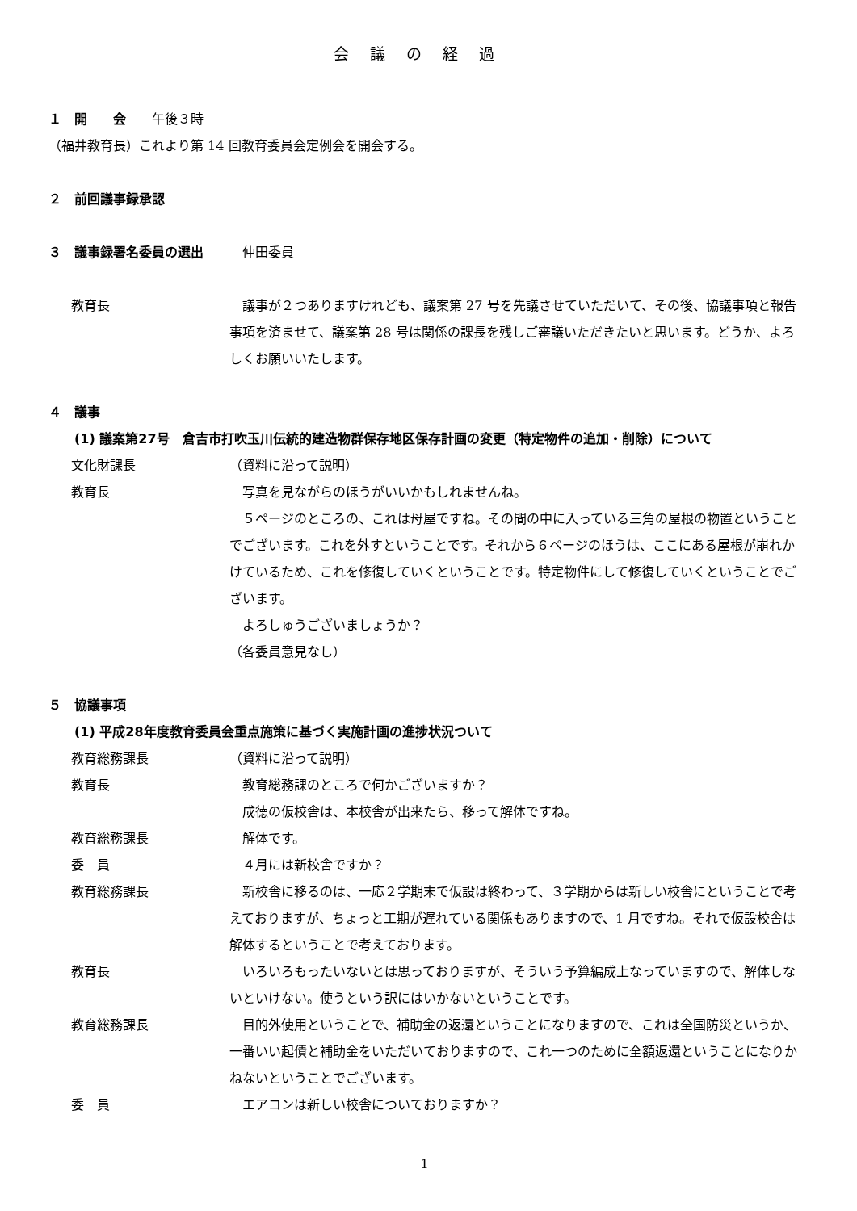会議の経過
１　開　　会　　午後３時
（福井教育長）これより第 14 回教育委員会定例会を開会する。
２　前回議事録承認
３　議事録署名委員の選出　　　仲田委員
教育長 　議事が２つありますけれども、議案第 27 号を先議させていただいて、その後、協議事項と報告事項を済ませて、議案第 28 号は関係の課長を残しご審議いただきたいと思います。どうか、よろしくお願いいたします。
４　議事
(1) 議案第27号　倉吉市打吹玉川伝統的建造物群保存地区保存計画の変更（特定物件の追加・削除）について
文化財課長 （資料に沿って説明）
教育長 　写真を見ながらのほうがいいかもしれませんね。
　５ページのところの、これは母屋ですね。その間の中に入っている三角の屋根の物置ということでございます。これを外すということです。それから６ページのほうは、ここにある屋根が崩れかけているため、これを修復していくということです。特定物件にして修復していくということでございます。
　よろしゅうございましょうか？
（各委員意見なし）
５　協議事項
(1) 平成28年度教育委員会重点施策に基づく実施計画の進捗状況ついて
教育総務課長 （資料に沿って説明）
教育長 　教育総務課のところで何かございますか？
　成徳の仮校舎は、本校舎が出来たら、移って解体ですね。
教育総務課長 　解体です。
委　員 　４月には新校舎ですか？
教育総務課長 　新校舎に移るのは、一応２学期末で仮設は終わって、３学期からは新しい校舎にということで考えておりますが、ちょっと工期が遅れている関係もありますので、1 月ですね。それで仮設校舎は解体するということで考えております。
教育長 　いろいろもったいないとは思っておりますが、そういう予算編成上なっていますので、解体しないといけない。使うという訳にはいかないということです。
教育総務課長 　目的外使用ということで、補助金の返還ということになりますので、これは全国防災というか、一番いい起債と補助金をいただいておりますので、これ一つのために全額返還ということになりかねないということでございます。
委　員 　エアコンは新しい校舎についておりますか？
1